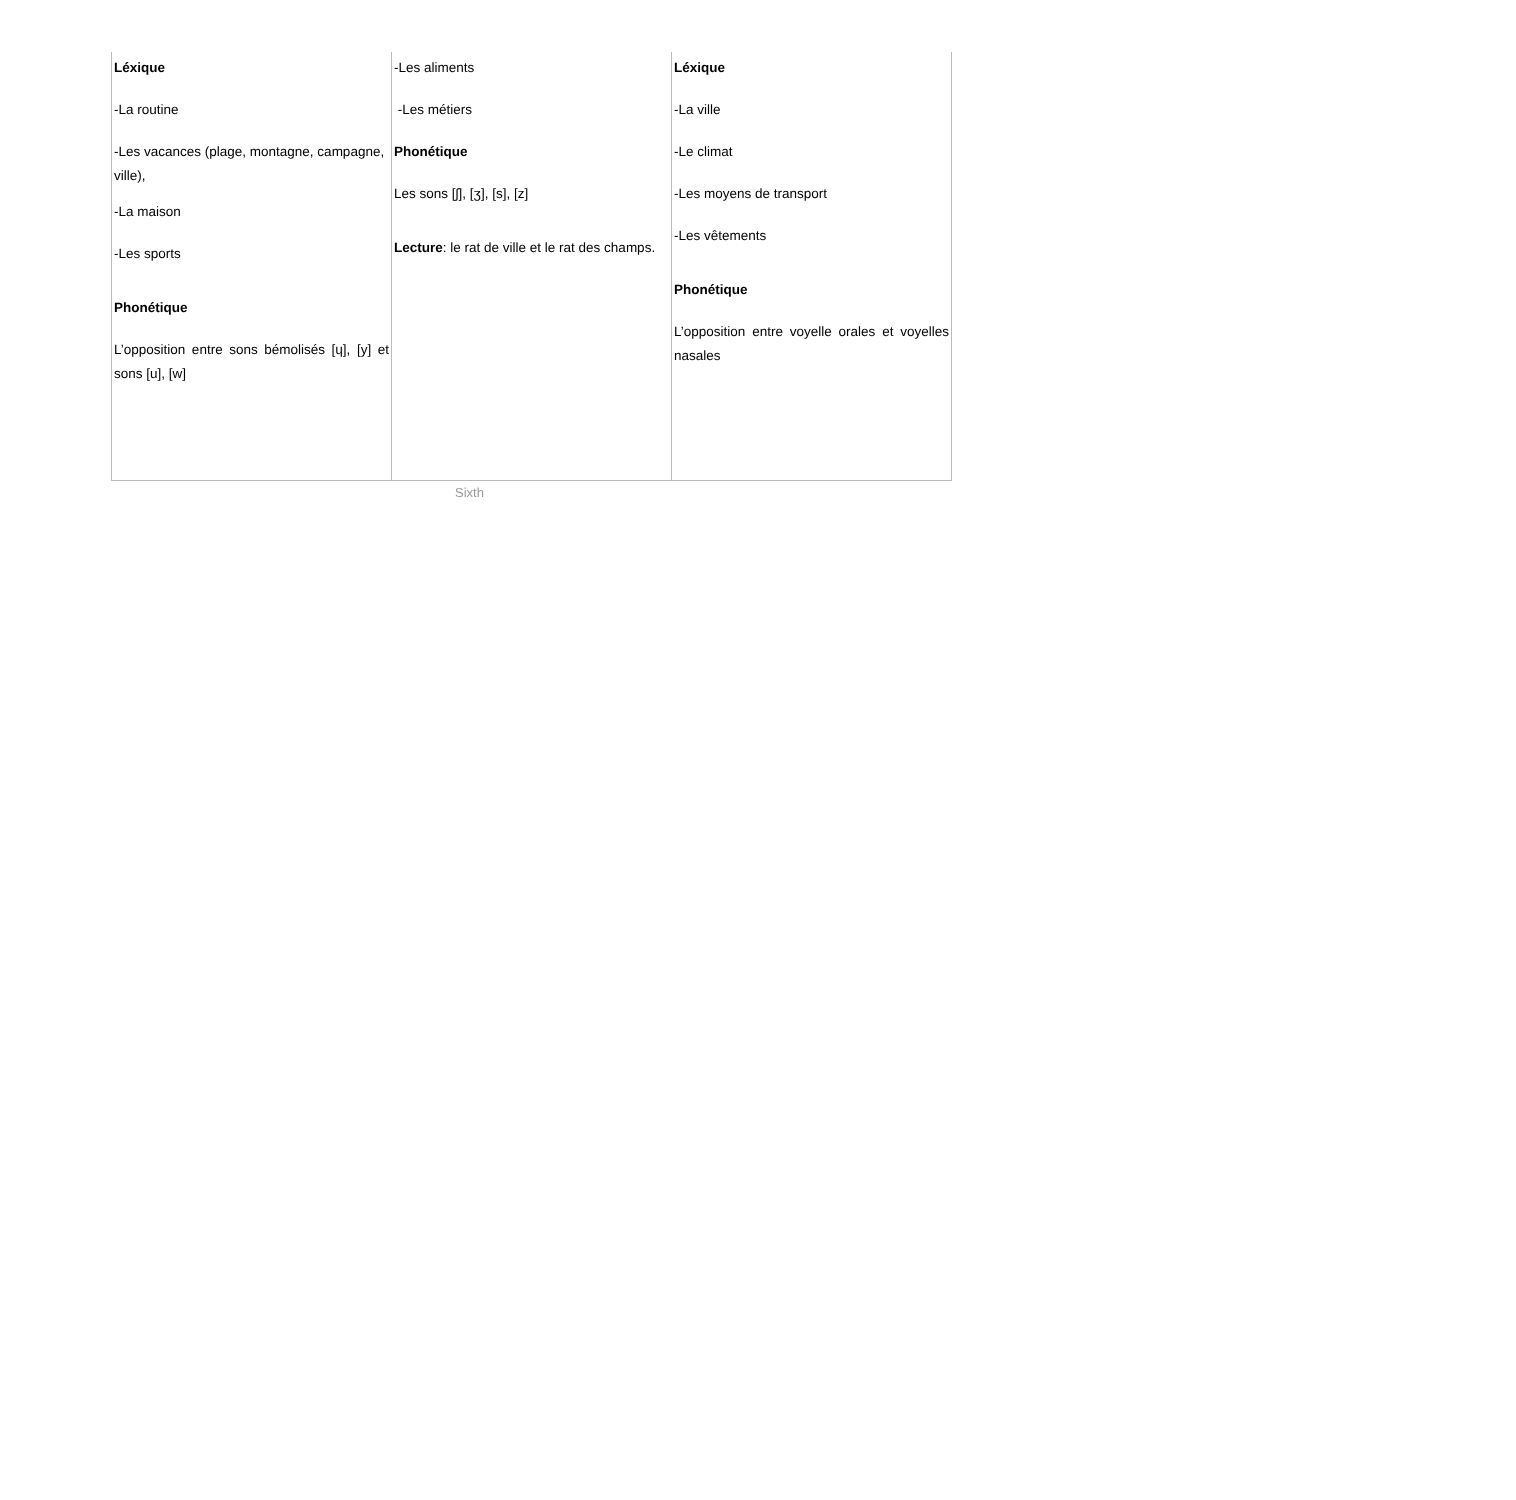| Léxique -La routine -Les vacances (plage, montagne, campagne, ville), -La maison -Les sports Phonétique L’opposition entre sons bémolisés [ɥ], [y] et sons [u], [w] | -Les aliments -Les métiers Phonétique Les sons [ʃ], [ʒ], [s], [z] Lecture : le rat de ville et le rat des champs. | Léxique -La ville -Le climat -Les moyens de transport -Les vêtements Phonétique L’opposition entre voyelle orales et voyelles nasales |
Sixth